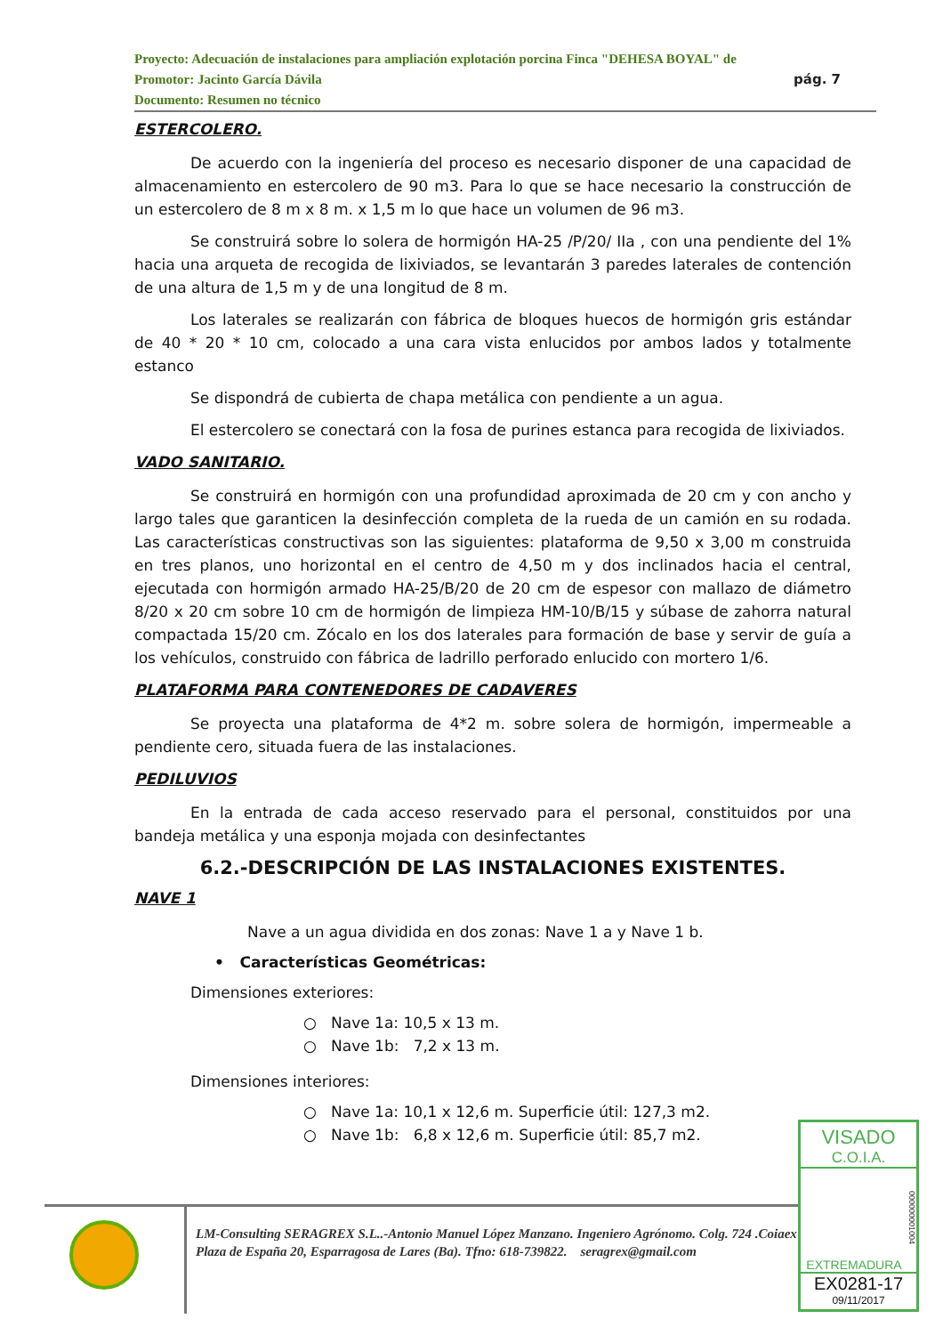Proyecto: Adecuación de instalaciones para ampliación explotación porcina Finca "DEHESA BOYAL" de
Promotor: Jacinto García Dávila
Documento: Resumen no técnico
pág. 7
ESTERCOLERO.
De acuerdo con la ingeniería del proceso es necesario disponer de una capacidad de almacenamiento en estercolero de 90 m3. Para lo que se hace necesario la construcción de un estercolero de 8 m x 8 m. x 1,5 m lo que hace un volumen de 96 m3.
Se construirá sobre lo solera de hormigón HA-25 /P/20/ IIa , con una pendiente del 1% hacia una arqueta de recogida de lixiviados, se levantarán 3 paredes laterales de contención de una altura de 1,5 m y de una longitud de 8 m.
Los laterales se realizarán con fábrica de bloques huecos de hormigón gris estándar de 40 * 20 * 10 cm, colocado a una cara vista enlucidos por ambos lados y totalmente estanco
Se dispondrá de cubierta de chapa metálica con pendiente a un agua.
El estercolero se conectará con la fosa de purines estanca para recogida de lixiviados.
VADO SANITARIO.
Se construirá en hormigón con una profundidad aproximada de 20 cm y con ancho y largo tales que garanticen la desinfección completa de la rueda de un camión en su rodada. Las características constructivas son las siguientes: plataforma de 9,50 x 3,00 m construida en tres planos, uno horizontal en el centro de 4,50 m y dos inclinados hacia el central, ejecutada con hormigón armado HA-25/B/20 de 20 cm de espesor con mallazo de diámetro 8/20 x 20 cm sobre 10 cm de hormigón de limpieza HM-10/B/15 y súbase de zahorra natural compactada 15/20 cm. Zócalo en los dos laterales para formación de base y servir de guía a los vehículos, construido con fábrica de ladrillo perforado enlucido con mortero 1/6.
PLATAFORMA PARA CONTENEDORES DE CADAVERES
Se proyecta una plataforma de 4*2 m. sobre solera de hormigón, impermeable a pendiente cero, situada fuera de las instalaciones.
PEDILUVIOS
En la entrada de cada acceso reservado para el personal, constituidos por una bandeja metálica y una esponja mojada con desinfectantes
6.2.-DESCRIPCIÓN DE LAS INSTALACIONES EXISTENTES.
NAVE 1
Nave a un agua dividida en dos zonas: Nave 1 a y Nave 1 b.
• Características Geométricas:
Dimensiones exteriores:
○ Nave 1a: 10,5 x 13 m.
○ Nave 1b: 7,2 x 13 m.
Dimensiones interiores:
○ Nave 1a: 10,1 x 12,6 m. Superficie útil: 127,3 m2.
○ Nave 1b: 6,8 x 12,6 m. Superficie útil: 85,7 m2.
LM-Consulting SERAGREX S.L..-Antonio Manuel López Manzano. Ingeniero Agrónomo. Colg. 724 .Coiaex
Plaza de España 20, Esparragosa de Lares (Ba). Tfno: 618-739822. seragrex@gmail.com
VISADO
C.O.I.A.
000000001004
EXTREMADURA
EX0281-17
09/11/2017